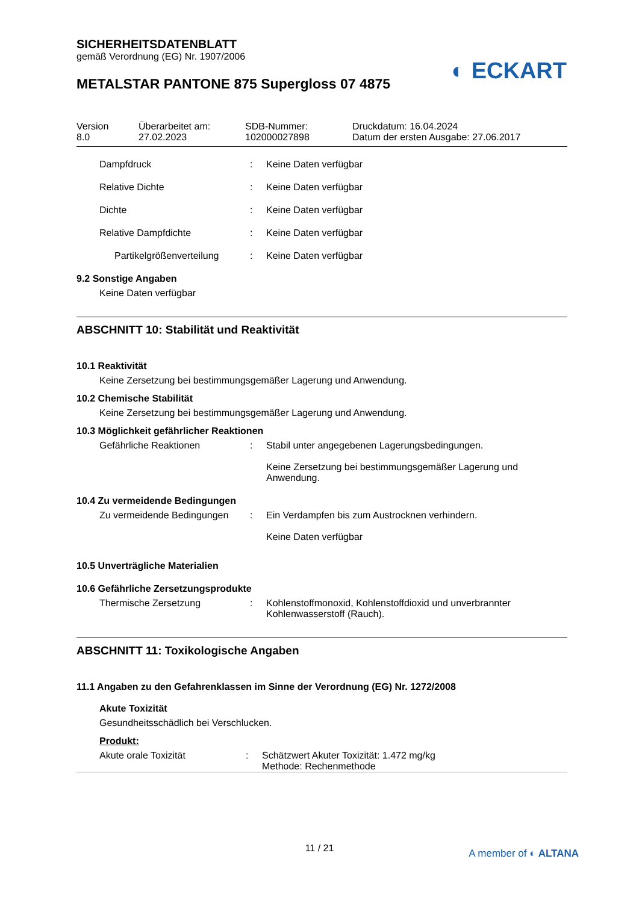◐ ECKART
SICHERHEITSDATENBLATT
gemäß Verordnung (EG) Nr. 1907/2006
METALSTAR PANTONE 875 Supergloss 07 4875
Version
8.0
Überarbeitet am:
27.02.2023
SDB-Nummer:
102000027898
Druckdatum: 16.04.2024
Datum der ersten Ausgabe: 27.06.2017
Dampfdruck : Keine Daten verfügbar
Relative Dichte : Keine Daten verfügbar
Dichte : Keine Daten verfügbar
Relative Dampfdichte : Keine Daten verfügbar
Partikelgrößenverteilung
: Keine Daten verfügbar
9.2 Sonstige Angaben
Keine Daten verfügbar
ABSCHNITT 10: Stabilität und Reaktivität
10.1 Reaktivität
Keine Zersetzung bei bestimmungsgemäßer Lagerung und Anwendung.
10.2 Chemische Stabilität
Keine Zersetzung bei bestimmungsgemäßer Lagerung und Anwendung.
10.3 Möglichkeit gefährlicher Reaktionen
Gefährliche Reaktionen : Stabil unter angegebenen Lagerungsbedingungen.
Keine Zersetzung bei bestimmungsgemäßer Lagerung und Anwendung.
10.4 Zu vermeidende Bedingungen
Zu vermeidende Bedingungen : Ein Verdampfen bis zum Austrocknen verhindern.
Keine Daten verfügbar
10.5 Unverträgliche Materialien
10.6 Gefährliche Zersetzungsprodukte
Thermische Zersetzung : Kohlenstoffmonoxid, Kohlenstoffdioxid und unverbrannter Kohlenwasserstoff (Rauch).
ABSCHNITT 11: Toxikologische Angaben
11.1 Angaben zu den Gefahrenklassen im Sinne der Verordnung (EG) Nr. 1272/2008
Akute Toxizität
Gesundheitsschädlich bei Verschlucken.
Produkt:
Akute orale Toxizität : Schätzwert Akuter Toxizität: 1.472 mg/kg
Methode: Rechenmethode
11 / 21 A member of ◐ ALTANA